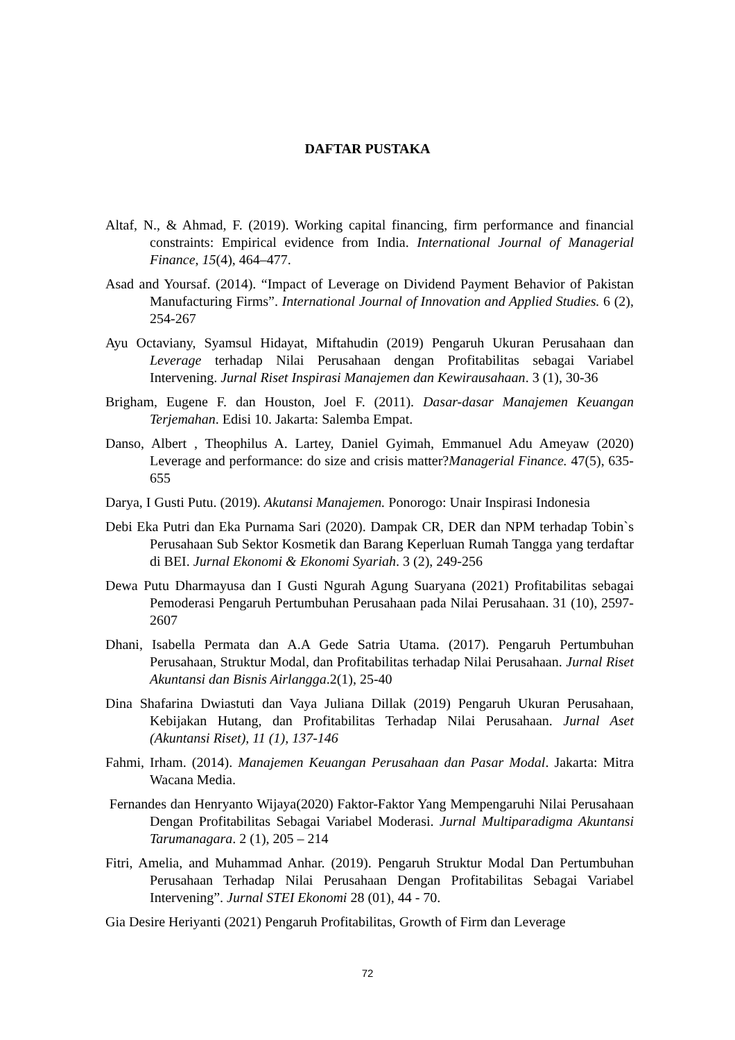DAFTAR PUSTAKA
Altaf, N., & Ahmad, F. (2019). Working capital financing, firm performance and financial constraints: Empirical evidence from India. International Journal of Managerial Finance, 15(4), 464–477.
Asad and Yoursaf. (2014). “Impact of Leverage on Dividend Payment Behavior of Pakistan Manufacturing Firms”. International Journal of Innovation and Applied Studies. 6 (2), 254-267
Ayu Octaviany, Syamsul Hidayat, Miftahudin (2019) Pengaruh Ukuran Perusahaan dan Leverage terhadap Nilai Perusahaan dengan Profitabilitas sebagai Variabel Intervening. Jurnal Riset Inspirasi Manajemen dan Kewirausahaan. 3 (1), 30-36
Brigham, Eugene F. dan Houston, Joel F. (2011). Dasar-dasar Manajemen Keuangan Terjemahan. Edisi 10. Jakarta: Salemba Empat.
Danso, Albert , Theophilus A. Lartey, Daniel Gyimah, Emmanuel Adu Ameyaw (2020) Leverage and performance: do size and crisis matter?Managerial Finance. 47(5), 635-655
Darya, I Gusti Putu. (2019). Akutansi Manajemen. Ponorogo: Unair Inspirasi Indonesia
Debi Eka Putri dan Eka Purnama Sari (2020). Dampak CR, DER dan NPM terhadap Tobin`s Perusahaan Sub Sektor Kosmetik dan Barang Keperluan Rumah Tangga yang terdaftar di BEI. Jurnal Ekonomi & Ekonomi Syariah. 3 (2), 249-256
Dewa Putu Dharmayusa dan I Gusti Ngurah Agung Suaryana (2021) Profitabilitas sebagai Pemoderasi Pengaruh Pertumbuhan Perusahaan pada Nilai Perusahaan. 31 (10), 2597-2607
Dhani, Isabella Permata dan A.A Gede Satria Utama. (2017). Pengaruh Pertumbuhan Perusahaan, Struktur Modal, dan Profitabilitas terhadap Nilai Perusahaan. Jurnal Riset Akuntansi dan Bisnis Airlangga.2(1), 25-40
Dina Shafarina Dwiastuti dan Vaya Juliana Dillak (2019) Pengaruh Ukuran Perusahaan, Kebijakan Hutang, dan Profitabilitas Terhadap Nilai Perusahaan. Jurnal Aset (Akuntansi Riset), 11 (1), 137-146
Fahmi, Irham. (2014). Manajemen Keuangan Perusahaan dan Pasar Modal. Jakarta: Mitra Wacana Media.
Fernandes dan Henryanto Wijaya(2020) Faktor-Faktor Yang Mempengaruhi Nilai Perusahaan Dengan Profitabilitas Sebagai Variabel Moderasi. Jurnal Multiparadigma Akuntansi Tarumanagara. 2 (1), 205 – 214
Fitri, Amelia, and Muhammad Anhar. (2019). Pengaruh Struktur Modal Dan Pertumbuhan Perusahaan Terhadap Nilai Perusahaan Dengan Profitabilitas Sebagai Variabel Intervening”. Jurnal STEI Ekonomi 28 (01), 44 - 70.
Gia Desire Heriyanti (2021) Pengaruh Profitabilitas, Growth of Firm dan Leverage
72